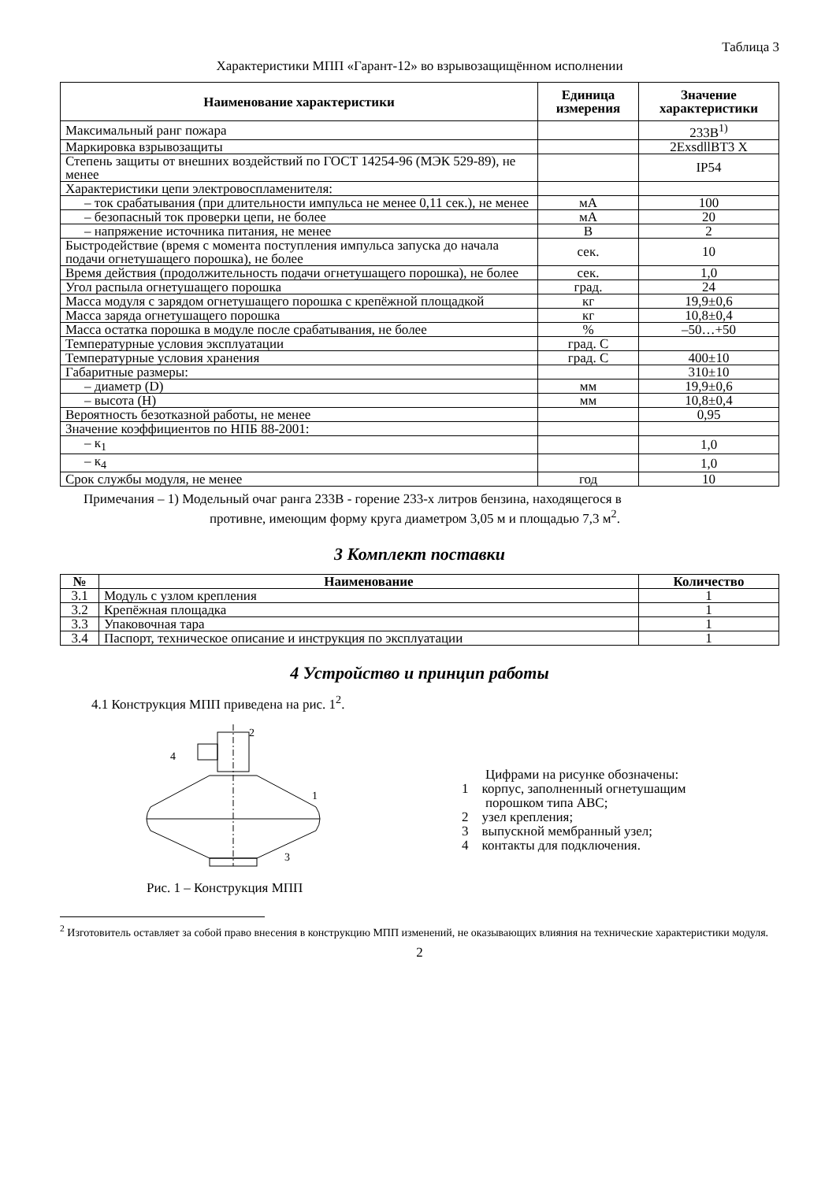Таблица 3
Характеристики МПП «Гарант-12» во взрывозащищённом исполнении
| Наименование характеристики | Единица измерения | Значение характеристики |
| --- | --- | --- |
| Максимальный ранг пожара | | 233B<sup>1)</sup> |
| Маркировка взрывозащиты | | 2ExsdllBT3 X |
| Степень защиты от внешних воздействий по ГОСТ 14254-96 (МЭК 529-89), не менее | | IP54 |
| Характеристики цепи электровоспламенителя: | | |
| – ток срабатывания (при длительности импульса не менее 0,11 сек.), не менее | мА | 100 |
| – безопасный ток проверки цепи, не более | мА | 20 |
| – напряжение источника питания, не менее | В | 2 |
| Быстродействие (время с момента поступления импульса запуска до начала подачи огнетушащего порошка), не более | сек. | 10 |
| Время действия (продолжительность подачи огнетушащего порошка), не более | сек. | 1,0 |
| Угол распыла огнетушащего порошка | град. | 24 |
| Масса модуля с зарядом огнетушащего порошка с крепёжной площадкой | кг | 19,9±0,6 |
| Масса заряда огнетушащего порошка | кг | 10,8±0,4 |
| Масса остатка порошка в модуле после срабатывания, не более | % | –50…+50 |
| Температурные условия эксплуатации | град. С | |
| Температурные условия хранения | град. С | 400±10 |
| Габаритные размеры: | | 310±10 |
| – диаметр (D) | мм | 19,9±0,6 |
| – высота (H) | мм | 10,8±0,4 |
| Вероятность безотказной работы, не менее | | 0,95 |
| Значение коэффициентов по НПБ 88-2001: | | |
| – к<sub>1</sub> | | 1,0 |
| – к<sub>4</sub> | | 1,0 |
| Срок службы модуля, не менее | год | 10 |
Примечания – 1) Модельный очаг ранга 233B - горение 233-х литров бензина, находящегося в
противне, имеющим форму круга диаметром 3,05 м и площадью 7,3 м<sup>2</sup>.
3 Комплект поставки
| № | Наименование | Количество |
| --- | --- | --- |
| 3.1 | Модуль с узлом крепления | 1 |
| 3.2 | Крепёжная площадка | 1 |
| 3.3 | Упаковочная тара | 1 |
| 3.4 | Паспорт, техническое описание и инструкция по эксплуатации | 1 |
4 Устройство и принцип работы
4.1 Конструкция МПП приведена на рис. 1<sup>2</sup>.
2
4
1
3
Рис. 1 – Конструкция МПП
Цифрами на рисунке обозначены:
1 корпус, заполненный огнетушащим
порошком типа ABC;
2 узел крепления;
3 выпускной мембранный узел;
4 контакты для подключения.
<sup>2</sup> Изготовитель оставляет за собой право внесения в конструкцию МПП изменений, не оказывающих влияния на технические характеристики модуля.
2